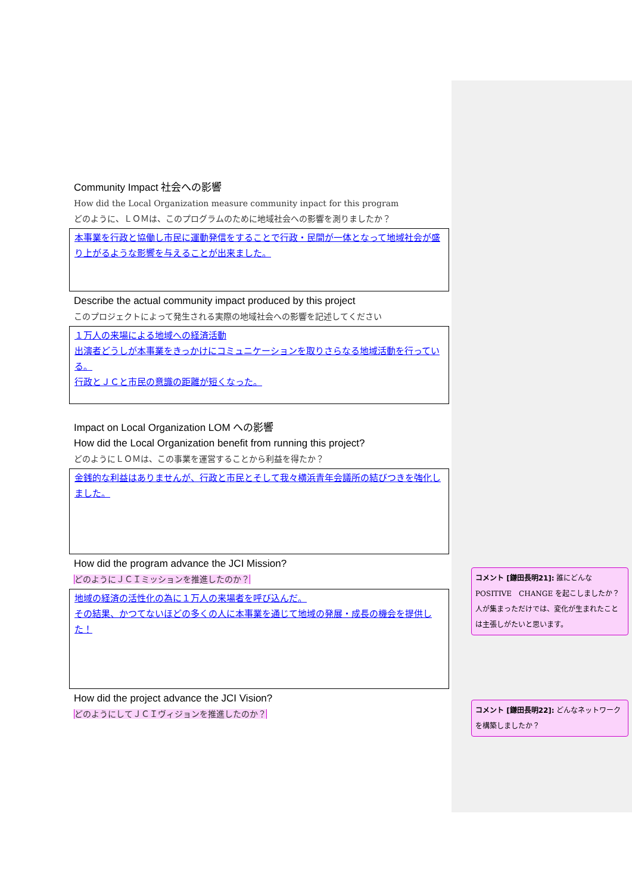Community Impact 社会への影響
How did the Local Organization measure community inpact for this program
どのように、ＬＯＭは、このプログラムのために地域社会への影響を測りましたか？
本事業を行政と協働し市民に運動発信をすることで行政・民間が一体となって地域社会が盛り上がるような影響を与えることが出来ました。
Describe the actual community impact produced by this project
このプロジェクトによって発生される実際の地域社会への影響を記述してください
１万人の来場による地域への経済活動
出演者どうしが本事業をきっかけにコミュニケーションを取りさらなる地域活動を行っている。
行政とＪＣと市民の意識の距離が短くなった。
Impact on Local Organization LOM への影響
How did the Local Organization benefit from running this project?
どのようにＬＯＭは、この事業を運営することから利益を得たか？
金銭的な利益はありませんが、行政と市民とそして我々横浜青年会議所の結びつきを強化しました。
How did the program advance the JCI Mission?
どのようにＪＣＩミッションを推進したのか？
地域の経済の活性化の為に１万人の来場者を呼び込んだ。
その結果、かつてないほどの多くの人に本事業を通じて地域の発展・成長の機会を提供した！
How did the project advance the JCI Vision?
どのようにしてＪＣＩヴィジョンを推進したのか？
コメント [鎌田長明21]: 誰にどんな POSITIVE　CHANGE を起こしましたか？人が集まっただけでは、変化が生まれたことは主張しがたいと思います。
コメント [鎌田長明22]: どんなネットワークを構築しましたか？